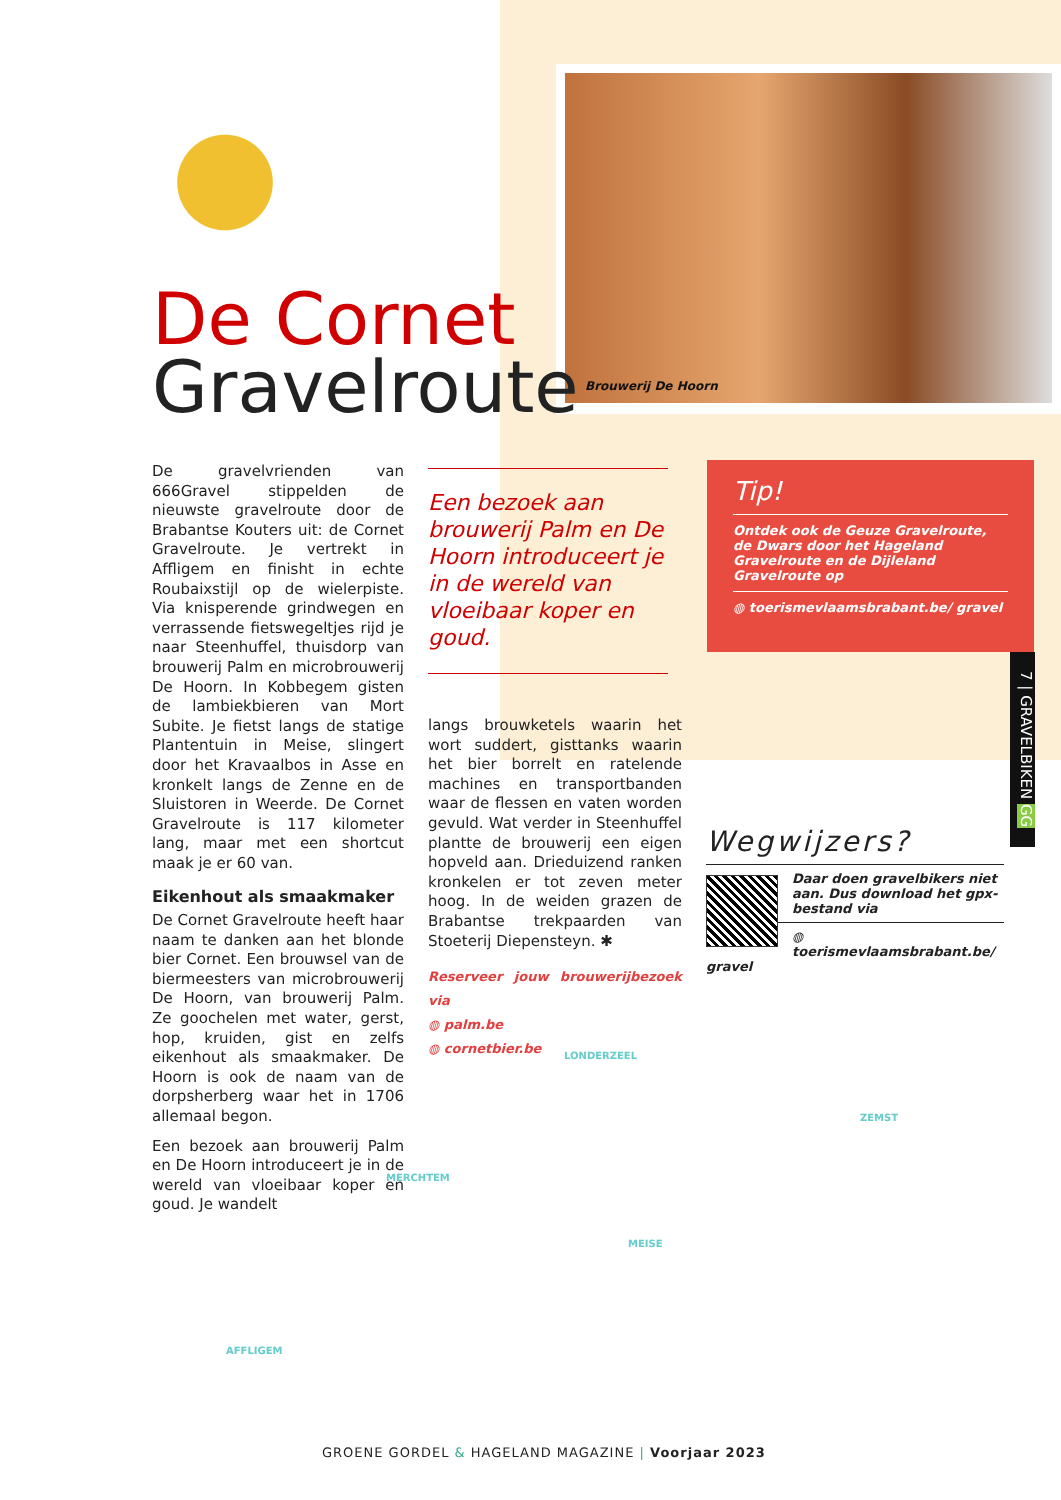Brouwerij De Hoorn
De Cornet
Gravelroute
De gravelvrienden van 666Gravel stippelden de nieuwste gravelroute door de Brabantse Kouters uit: de Cornet Gravelroute. Je vertrekt in Affligem en finisht in echte Roubaixstijl op de wielerpiste. Via knisperende grindwegen en verrassende fietswegeltjes rijd je naar Steenhuffel, thuisdorp van brouwerij Palm en microbrouwerij De Hoorn. In Kobbegem gisten de lambiekbieren van Mort Subite. Je fietst langs de statige Plantentuin in Meise, slingert door het Kravaalbos in Asse en kronkelt langs de Zenne en de Sluistoren in Weerde. De Cornet Gravelroute is 117 kilometer lang, maar met een shortcut maak je er 60 van.
Eikenhout als smaakmaker
De Cornet Gravelroute heeft haar naam te danken aan het blonde bier Cornet. Een brouwsel van de biermeesters van microbrouwerij De Hoorn, van brouwerij Palm. Ze goochelen met water, gerst, hop, kruiden, gist en zelfs eikenhout als smaakmaker. De Hoorn is ook de naam van de dorpsherberg waar het in 1706 allemaal begon.
Een bezoek aan brouwerij Palm en De Hoorn introduceert je in de wereld van vloeibaar koper en goud. Je wandelt
Een bezoek aan brouwerij Palm en De Hoorn introduceert je in de wereld van vloeibaar koper en goud.
langs brouwketels waarin het wort suddert, gisttanks waarin het bier borrelt en ratelende machines en transportbanden waar de flessen en vaten worden gevuld. Wat verder in Steenhuffel plantte de brouwerij een eigen hopveld aan. Drieduizend ranken kronkelen er tot zeven meter hoog. In de weiden grazen de Brabantse trekpaarden van Stoeterij Diepensteyn. ✱
Reserveer jouw brouwerijbezoek via
◍ palm.be
◍ cornetbier.be
Tip!
Ontdek ook de Geuze Gravelroute, de Dwars door het Hageland Gravelroute en de Dijleland Gravelroute op
◍ toerismevlaamsbrabant.be/ gravel
7 | GRAVELBIKEN GG
Wegwijzers?
Daar doen gravelbikers niet aan. Dus download het gpx-bestand via
◍ toerismevlaamsbrabant.be/ gravel
LONDERZEEL
ZEMST
MERCHTEM
MEISE
AFFLIGEM
GROENE GORDEL & HAGELAND MAGAZINE | Voorjaar 2023